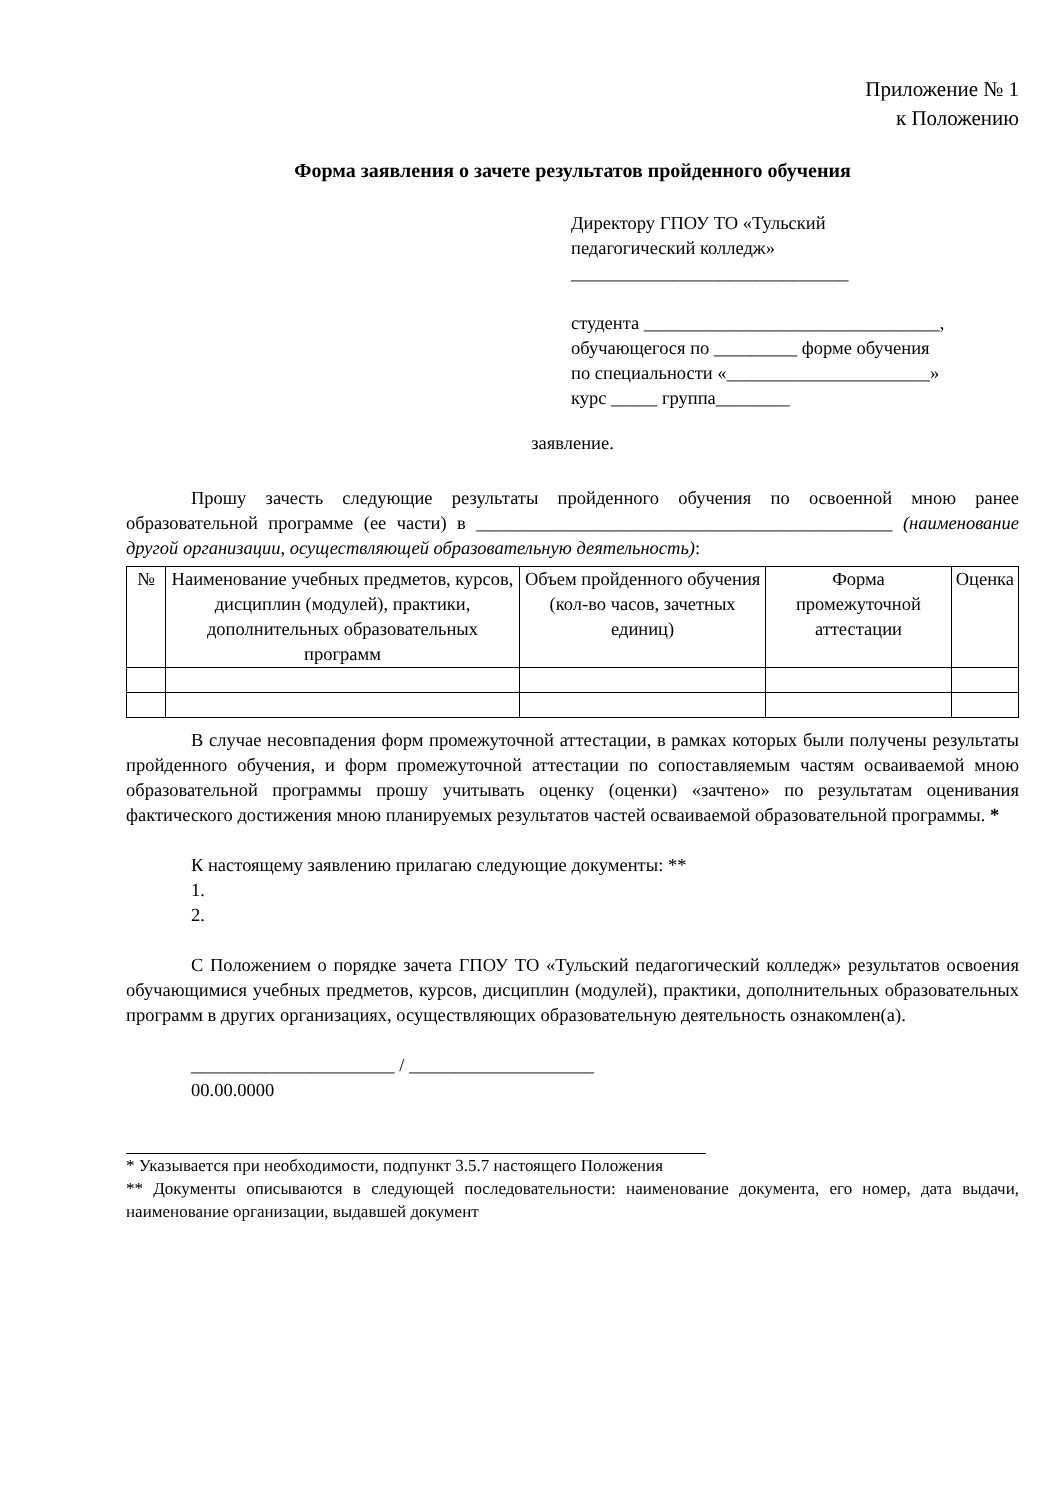Приложение № 1
к Положению
Форма заявления о зачете результатов пройденного обучения
Директору ГПОУ ТО «Тульский
педагогический колледж»
______________________________
студента ________________________________,
обучающегося по _________ форме обучения
по специальности «______________________»
курс _____ группа________
заявление.
Прошу зачесть следующие результаты пройденного обучения по освоенной мною ранее образовательной программе (ее части) в _____________________________________________ (наименование другой организации, осуществляющей образовательную деятельность):
| № | Наименование учебных предметов, курсов, дисциплин (модулей), практики, дополнительных образовательных программ | Объем пройденного обучения (кол-во часов, зачетных единиц) | Форма промежуточной аттестации | Оценка |
| --- | --- | --- | --- | --- |
В случае несовпадения форм промежуточной аттестации, в рамках которых были получены результаты пройденного обучения, и форм промежуточной аттестации по сопоставляемым частям осваиваемой мною образовательной программы прошу учитывать оценку (оценки) «зачтено» по результатам оценивания фактического достижения мною планируемых результатов частей осваиваемой образовательной программы. *
К настоящему заявлению прилагаю следующие документы: **
1.
2.
С Положением о порядке зачета ГПОУ ТО «Тульский педагогический колледж» результатов освоения обучающимися учебных предметов, курсов, дисциплин (модулей), практики, дополнительных образовательных программ в других организациях, осуществляющих образовательную деятельность ознакомлен(а).
______________________ / ____________________
00.00.0000
* Указывается при необходимости, подпункт 3.5.7 настоящего Положения
** Документы описываются в следующей последовательности: наименование документа, его номер, дата выдачи, наименование организации, выдавшей документ